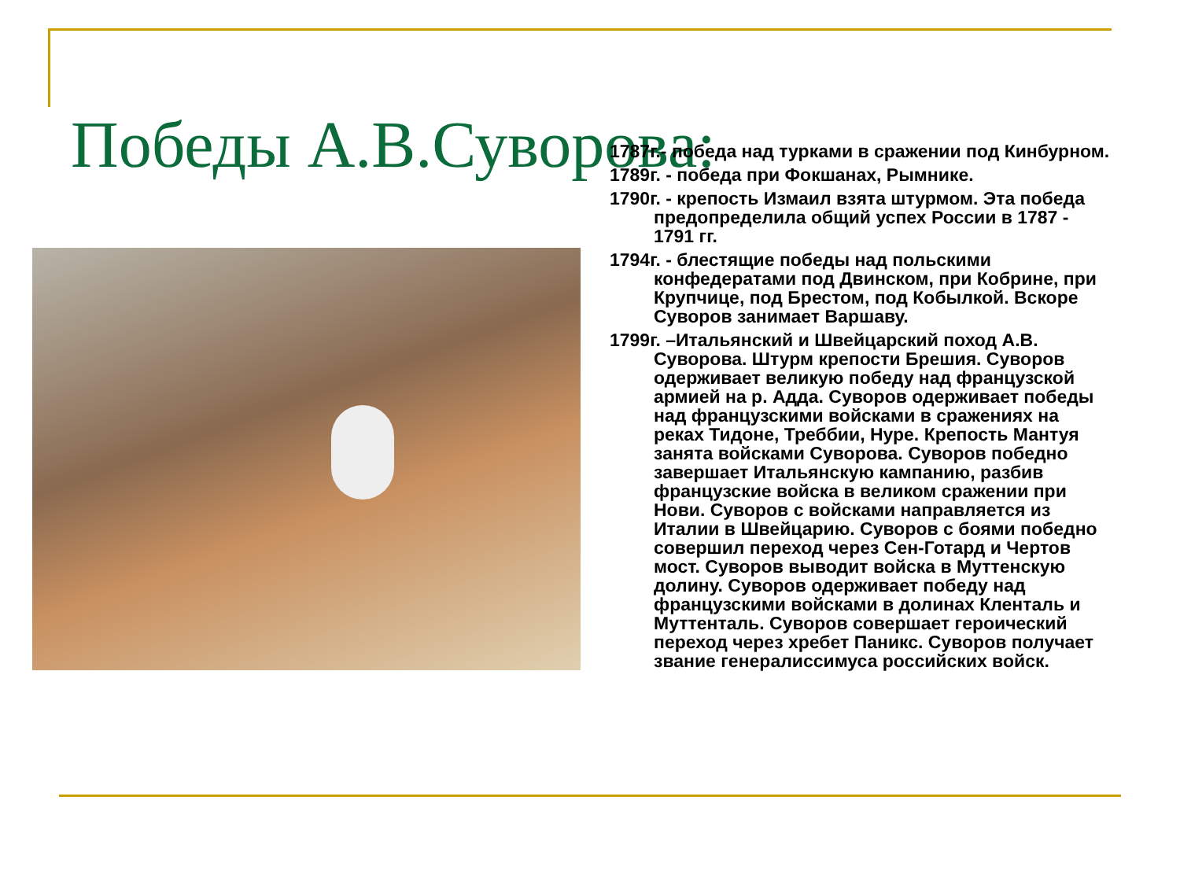Победы А.В.Суворова:
1787г.- победа над турками в сражении под Кинбурном.
1789г. - победа при Фокшанах, Рымнике.
1790г. - крепость Измаил взята штурмом. Эта победа предопределила общий успех России в 1787 - 1791 гг.
1794г. - блестящие победы над польскими конфедератами под Двинском, при Кобрине, при Крупчице, под Брестом, под Кобылкой. Вскоре Суворов занимает Варшаву.
1799г. –Итальянский и Швейцарский поход А.В. Суворова. Штурм крепости Брешия. Суворов одерживает великую победу над французской армией на р. Адда. Суворов одерживает победы над французскими войсками в сражениях на реках Тидоне, Треббии, Нуре. Крепость Мантуя занята войсками Суворова. Суворов победно завершает Итальянскую кампанию, разбив французские войска в великом сражении при Нови. Суворов с войсками направляется из Италии в Швейцарию. Суворов с боями победно совершил переход через Сен-Готард и Чертов мост. Суворов выводит войска в Муттенскую долину. Суворов одерживает победу над французскими войсками в долинах Кленталь и Муттенталь. Суворов совершает героический переход через хребет Паникс. Суворов получает звание генералиссимуса российских войск.